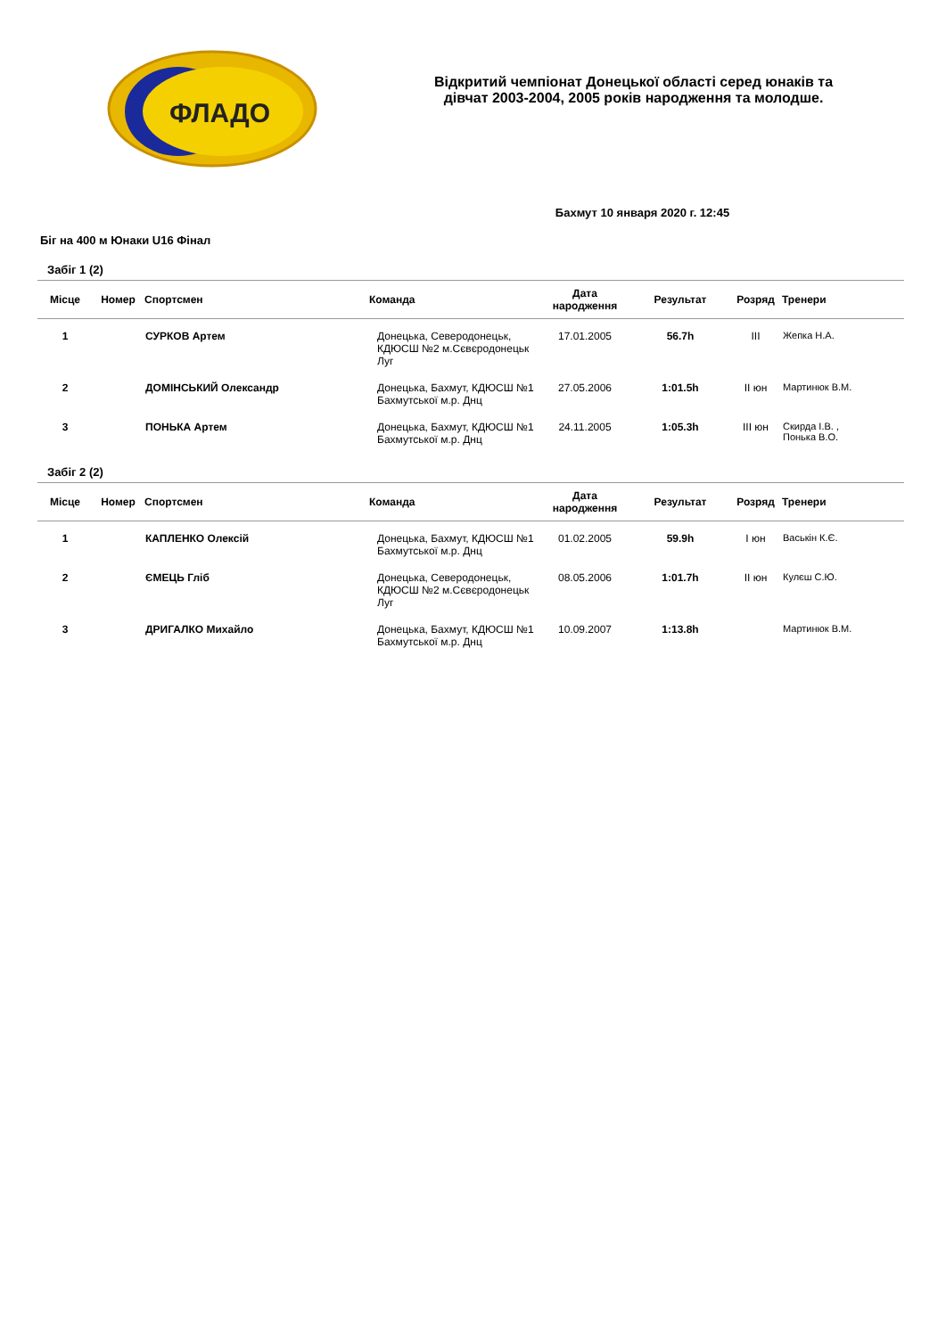ФЛАДО
Відкритий чемпіонат Донецької області серед юнаків та
дівчат 2003-2004, 2005 років народження та молодше.
Бахмут 10 января 2020 г. 12:45
Біг на 400 м Юнаки U16 Фінал
Забіг 1 (2)
| Місце | Номер | Спортсмен | Команда | Дата народження | Результат | Розряд | Тренери |
| --- | --- | --- | --- | --- | --- | --- | --- |
| 1 | | СУРКОВ Артем | Донецька, Северодонецьк, КДЮСШ №2 м.Сєвєродонецьк Луг | 17.01.2005 | 56.7h | III | Жепка Н.А. |
| 2 | | ДОМІНСЬКИЙ Олександр | Донецька, Бахмут, КДЮСШ №1 Бахмутської м.р. Днц | 27.05.2006 | 1:01.5h | II юн | Мартинюк В.М. |
| 3 | | ПОНЬКА Артем | Донецька, Бахмут, КДЮСШ №1 Бахмутської м.р. Днц | 24.11.2005 | 1:05.3h | III юн | Скирда І.В. , Понька В.О. |
Забіг 2 (2)
| Місце | Номер | Спортсмен | Команда | Дата народження | Результат | Розряд | Тренери |
| --- | --- | --- | --- | --- | --- | --- | --- |
| 1 | | КАПЛЕНКО Олексій | Донецька, Бахмут, КДЮСШ №1 Бахмутської м.р. Днц | 01.02.2005 | 59.9h | I юн | Васькін К.Є. |
| 2 | | ЄМЕЦЬ Гліб | Донецька, Северодонецьк, КДЮСШ №2 м.Сєвєродонецьк Луг | 08.05.2006 | 1:01.7h | II юн | Кулєш С.Ю. |
| 3 | | ДРИГАЛКО Михайло | Донецька, Бахмут, КДЮСШ №1 Бахмутської м.р. Днц | 10.09.2007 | 1:13.8h | | Мартинюк В.М. |